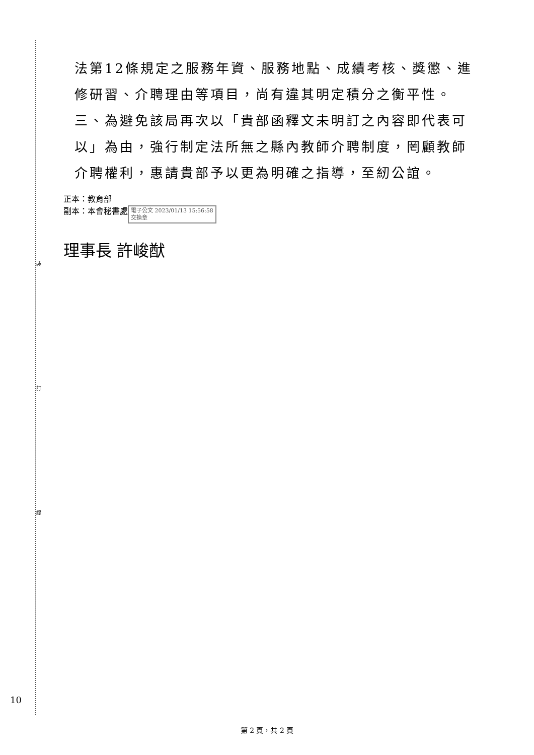裝
訂
線
法第12條規定之服務年資、服務地點、成績考核、獎懲、進修研習、介聘理由等項目，尚有違其明定積分之衡平性。
三、為避免該局再次以「貴部函釋文未明訂之內容即代表可以」為由，強行制定法所無之縣內教師介聘制度，罔顧教師介聘權利，惠請貴部予以更為明確之指導，至紉公誼。
正本：教育部
副本：本會秘書處 電子公文 2023/01/13 15:56:58
交換章
理事長 許峻猷
10
第 2 頁，共 2 頁